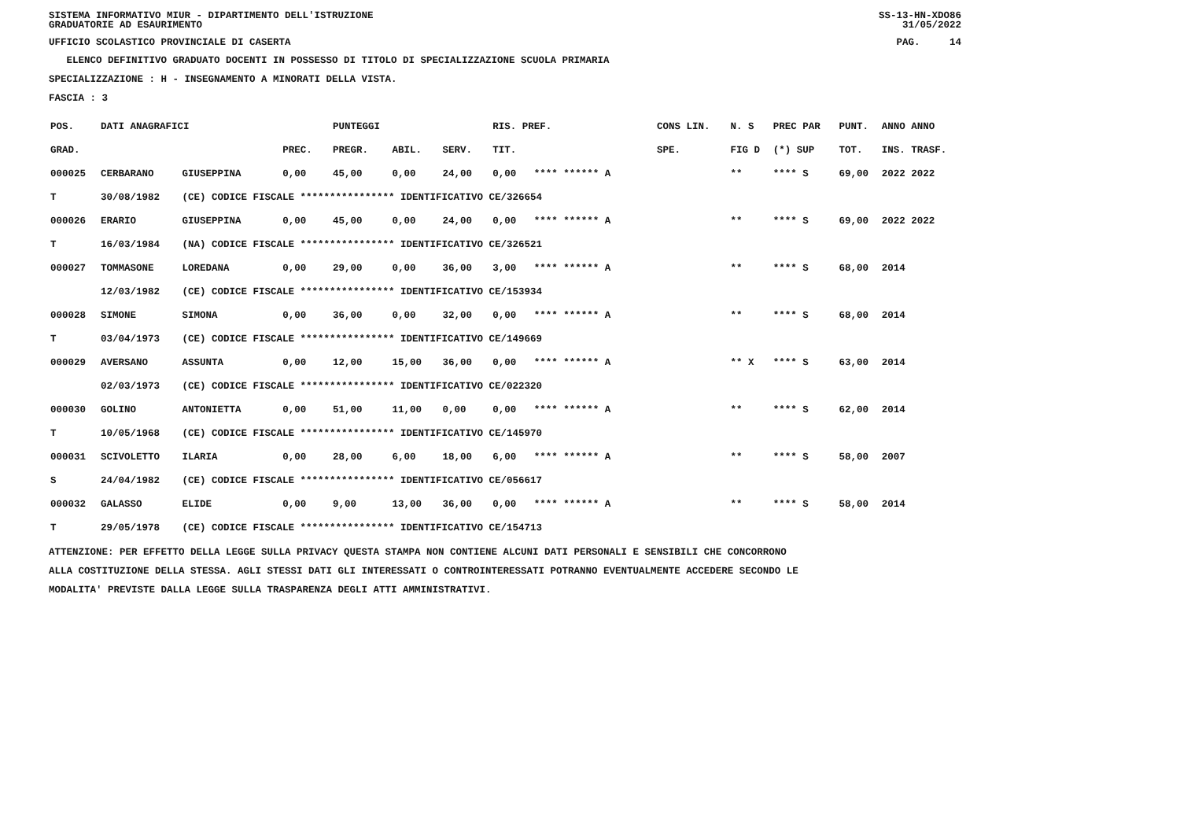SISTEMA INFORMATIVO MIUR - DIPARTIMENTO DELL'ISTRUZIONE
GRADUATORIE AD ESAURIMENTO SS-13-HN-XDO86
31/05/2022
UFFICIO SCOLASTICO PROVINCIALE DI CASERTA PAG. 14
ELENCO DEFINITIVO GRADUATO DOCENTI IN POSSESSO DI TITOLO DI SPECIALIZZAZIONE SCUOLA PRIMARIA
SPECIALIZZAZIONE : H - INSEGNAMENTO A MINORATI DELLA VISTA.
FASCIA : 3
| POS. | DATI ANAGRAFICI | | | | PUNTEGGI | | | RIS. PREF. | | CONS LIN. | N. S | PREC PAR | PUNT. | ANNO ANNO |
| --- | --- | --- | --- | --- | --- | --- | --- | --- | --- | --- | --- | --- | --- | --- |
| GRAD. | | | | PREC. | PREGR. | ABIL. | SERV. | TIT. | | SPE. | FIG D | (*) SUP | TOT. | INS. TRASF. |
| 000025 | CERBARANO | GIUSEPPINA | | 0,00 | 45,00 | 0,00 | 24,00 | 0,00 | **** ****** A | | ** | **** S | 69,00 | 2022 2022 |
| T | 30/08/1982 | (CE) CODICE FISCALE **************** IDENTIFICATIVO CE/326654 | | | | | | | | | | | | |
| 000026 | ERARIO | GIUSEPPINA | | 0,00 | 45,00 | 0,00 | 24,00 | 0,00 | **** ****** A | | ** | **** S | 69,00 | 2022 2022 |
| T | 16/03/1984 | (NA) CODICE FISCALE **************** IDENTIFICATIVO CE/326521 | | | | | | | | | | | | |
| 000027 | TOMMASONE | LOREDANA | | 0,00 | 29,00 | 0,00 | 36,00 | 3,00 | **** ****** A | | ** | **** S | 68,00 | 2014 |
| | 12/03/1982 | (CE) CODICE FISCALE **************** IDENTIFICATIVO CE/153934 | | | | | | | | | | | | |
| 000028 | SIMONE | SIMONA | | 0,00 | 36,00 | 0,00 | 32,00 | 0,00 | **** ****** A | | ** | **** S | 68,00 | 2014 |
| T | 03/04/1973 | (CE) CODICE FISCALE **************** IDENTIFICATIVO CE/149669 | | | | | | | | | | | | |
| 000029 | AVERSANO | ASSUNTA | | 0,00 | 12,00 | 15,00 | 36,00 | 0,00 | **** ****** A | | ** X | **** S | 63,00 | 2014 |
| | 02/03/1973 | (CE) CODICE FISCALE **************** IDENTIFICATIVO CE/022320 | | | | | | | | | | | | |
| 000030 | GOLINO | ANTONIETTA | | 0,00 | 51,00 | 11,00 | 0,00 | 0,00 | **** ****** A | | ** | **** S | 62,00 | 2014 |
| T | 10/05/1968 | (CE) CODICE FISCALE **************** IDENTIFICATIVO CE/145970 | | | | | | | | | | | | |
| 000031 | SCIVOLETTO | ILARIA | | 0,00 | 28,00 | 6,00 | 18,00 | 6,00 | **** ****** A | | ** | **** S | 58,00 | 2007 |
| S | 24/04/1982 | (CE) CODICE FISCALE **************** IDENTIFICATIVO CE/056617 | | | | | | | | | | | | |
| 000032 | GALASSO | ELIDE | | 0,00 | 9,00 | 13,00 | 36,00 | 0,00 | **** ****** A | | ** | **** S | 58,00 | 2014 |
| T | 29/05/1978 | (CE) CODICE FISCALE **************** IDENTIFICATIVO CE/154713 | | | | | | | | | | | | |
ATTENZIONE: PER EFFETTO DELLA LEGGE SULLA PRIVACY QUESTA STAMPA NON CONTIENE ALCUNI DATI PERSONALI E SENSIBILI CHE CONCORRONO
ALLA COSTITUZIONE DELLA STESSA. AGLI STESSI DATI GLI INTERESSATI O CONTROINTERESSATI POTRANNO EVENTUALMENTE ACCEDERE SECONDO LE
MODALITA' PREVISTE DALLA LEGGE SULLA TRASPARENZA DEGLI ATTI AMMINISTRATIVI.